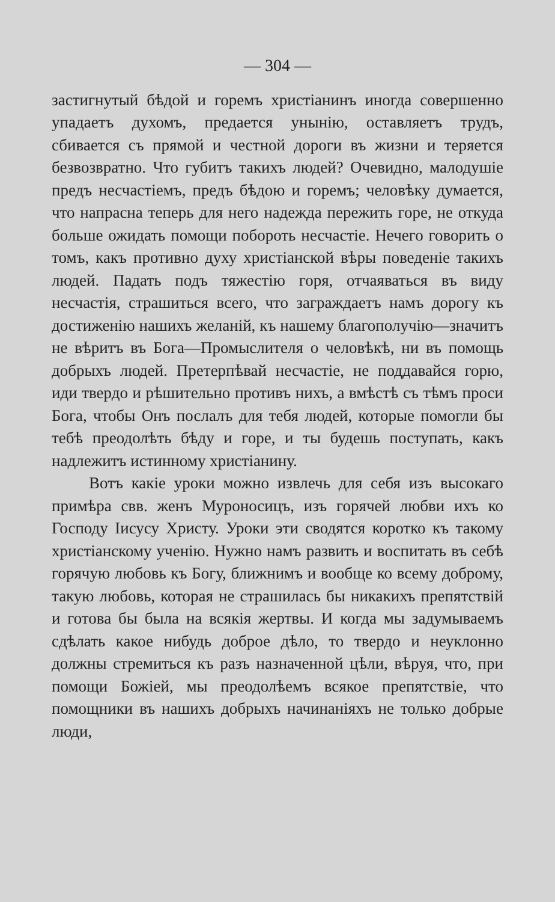— 304 —
застигнутый бѣдой и горемъ христіанинъ иногда совершенно упадаетъ духомъ, предается унынію, оставляетъ трудъ, сбивается съ прямой и честной дороги въ жизни и теряется безвозвратно. Что губитъ такихъ людей? Очевидно, малодушіе предъ несчастіемъ, предъ бѣдою и горемъ; человѣку думается, что напрасна теперь для него надежда пережить горе, не откуда больше ожидать помощи побороть несчастіе. Нечего говорить о томъ, какъ противно духу христіанской вѣры поведеніе такихъ людей. Падать подъ тяжестію горя, отчаяваться въ виду несчастія, страшиться всего, что заграждаетъ намъ дорогу къ достиженію нашихъ желаній, къ нашему благополучію—значитъ не вѣритъ въ Бога—Промыслителя о человѣкѣ, ни въ помощь добрыхъ людей. Претерпѣвай несчастіе, не поддавайся горю, иди твердо и рѣшительно противъ нихъ, а вмѣстѣ съ тѣмъ проси Бога, чтобы Онъ послалъ для тебя людей, которые помогли бы тебѣ преодолѣть бѣду и горе, и ты будешь поступать, какъ надлежитъ истинному христіанину.
Вотъ какіе уроки можно извлечь для себя изъ высокаго примѣра свв. женъ Муроносицъ, изъ горячей любви ихъ ко Господу Іисусу Христу. Уроки эти сводятся коротко къ такому христіанскому ученію. Нужно намъ развить и воспитать въ себѣ горячую любовь къ Богу, ближнимъ и вообще ко всему доброму, такую любовь, которая не страшилась бы никакихъ препятствій и готова бы была на всякія жертвы. И когда мы задумываемъ сдѣлать какое нибудь доброе дѣло, то твердо и неуклонно должны стремиться къ разъ назначенной цѣли, вѣруя, что, при помощи Божіей, мы преодолѣемъ всякое препятствіе, что помощники въ нашихъ добрыхъ начинаніяхъ не только добрые люди,